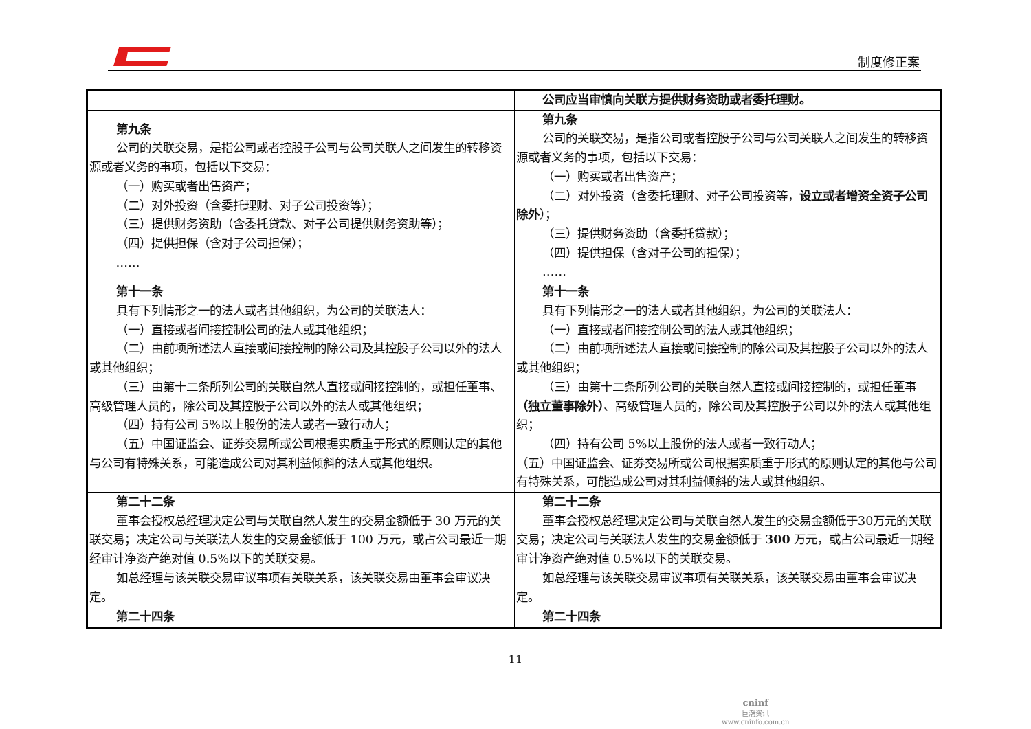制度修正案
| | 公司应当审慎向关联方提供财务资助或者委托理财。 |
| 第九条 公司的关联交易，是指公司或者控股子公司与公司关联人之间发生的转移资源或者义务的事项，包括以下交易： （一）购买或者出售资产； （二）对外投资（含委托理财、对子公司投资等）； （三）提供财务资助（含委托贷款、对子公司提供财务资助等）； （四）提供担保（含对子公司担保）； …… | 第九条 公司的关联交易，是指公司或者控股子公司与公司关联人之间发生的转移资源或者义务的事项，包括以下交易： （一）购买或者出售资产； （二）对外投资（含委托理财、对子公司投资等， 设立或者增资全资子公司除外 ）； （三）提供财务资助（含委托贷款）； （四）提供担保（含对子公司的担保）； …… |
| 第十一条 具有下列情形之一的法人或者其他组织，为公司的关联法人： （一）直接或者间接控制公司的法人或其他组织； （二）由前项所述法人直接或间接控制的除公司及其控股子公司以外的法人或其他组织； （三）由第十二条所列公司的关联自然人直接或间接控制的，或担任董事、高级管理人员的，除公司及其控股子公司以外的法人或其他组织； （四）持有公司 5%以上股份的法人或者一致行动人； （五）中国证监会、证券交易所或公司根据实质重于形式的原则认定的其他与公司有特殊关系，可能造成公司对其利益倾斜的法人或其他组织。 | 第十一条 具有下列情形之一的法人或者其他组织，为公司的关联法人： （一）直接或者间接控制公司的法人或其他组织； （二）由前项所述法人直接或间接控制的除公司及其控股子公司以外的法人或其他组织； （三）由第十二条所列公司的关联自然人直接或间接控制的，或担任董事 （独立董事除外） 、高级管理人员的，除公司及其控股子公司以外的法人或其他组织； （四）持有公司 5%以上股份的法人或者一致行动人； （五）中国证监会、证券交易所或公司根据实质重于形式的原则认定的其他与公司有特殊关系，可能造成公司对其利益倾斜的法人或其他组织。 |
| 第二十二条 董事会授权总经理决定公司与关联自然人发生的交易金额低于 30 万元的关联交易；决定公司与关联法人发生的交易金额低于 100 万元，或占公司最近一期经审计净资产绝对值 0.5%以下的关联交易。 如总经理与该关联交易审议事项有关联关系，该关联交易由董事会审议决定。 | 第二十二条 董事会授权总经理决定公司与关联自然人发生的交易金额低于30万元的关联交易；决定公司与关联法人发生的交易金额低于 300 万元，或占公司最近一期经审计净资产绝对值 0.5%以下的关联交易。 如总经理与该关联交易审议事项有关联关系，该关联交易由董事会审议决定。 |
| 第二十四条 | 第二十四条 |
11
cninf
巨潮资讯
www.cninfo.com.cn